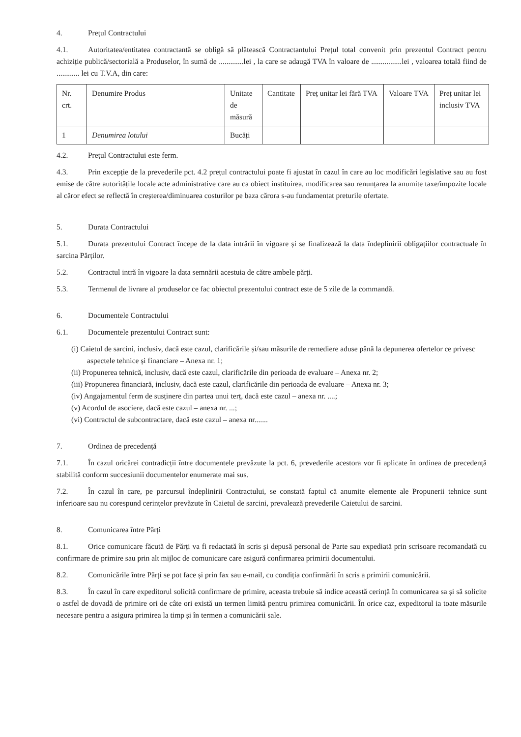4. Prețul Contractului
4.1. Autoritatea/entitatea contractantă se obligă să plătească Contractantului Prețul total convenit prin prezentul Contract pentru achiziție publică/sectorială a Produselor, în sumă de .............lei , la care se adaugă TVA în valoare de ................lei , valoarea totală fiind de ............ lei cu T.V.A, din care:
| Nr. crt. | Denumire Produs | Unitate de măsură | Cantitate | Preț unitar lei fără TVA | Valoare TVA | Preț unitar lei inclusiv TVA |
| 1 | Denumirea lotului | Bucăți | | | | |
4.2. Prețul Contractului este ferm.
4.3. Prin excepție de la prevederile pct. 4.2 prețul contractului poate fi ajustat în cazul în care au loc modificări legislative sau au fost emise de către autoritățile locale acte administrative care au ca obiect instituirea, modificarea sau renunțarea la anumite taxe/impozite locale al căror efect se reflectă în creșterea/diminuarea costurilor pe baza cărora s-au fundamentat preturile ofertate.
5. Durata Contractului
5.1. Durata prezentului Contract începe de la data intrării în vigoare și se finalizează la data îndeplinirii obligațiilor contractuale în sarcina Părților.
5.2. Contractul intră în vigoare la data semnării acestuia de către ambele părți.
5.3. Termenul de livrare al produselor ce fac obiectul prezentului contract este de 5 zile de la commandă.
6. Documentele Contractului
6.1. Documentele prezentului Contract sunt:
(i) Caietul de sarcini, inclusiv, dacă este cazul, clarificările și/sau măsurile de remediere aduse până la depunerea ofertelor ce privesc aspectele tehnice și financiare – Anexa nr. 1;
(ii) Propunerea tehnică, inclusiv, dacă este cazul, clarificările din perioada de evaluare – Anexa nr. 2;
(iii) Propunerea financiară, inclusiv, dacă este cazul, clarificările din perioada de evaluare – Anexa nr. 3;
(iv) Angajamentul ferm de susținere din partea unui terț, dacă este cazul – anexa nr. ....;
(v) Acordul de asociere, dacă este cazul – anexa nr. ...;
(vi) Contractul de subcontractare, dacă este cazul – anexa nr.......
7. Ordinea de precedență
7.1. În cazul oricărei contradicții între documentele prevăzute la pct. 6, prevederile acestora vor fi aplicate în ordinea de precedență stabilită conform succesiunii documentelor enumerate mai sus.
7.2. În cazul în care, pe parcursul îndeplinirii Contractului, se constată faptul că anumite elemente ale Propunerii tehnice sunt inferioare sau nu corespund cerințelor prevăzute în Caietul de sarcini, prevalează prevederile Caietului de sarcini.
8. Comunicarea între Părți
8.1. Orice comunicare făcută de Părți va fi redactată în scris și depusă personal de Parte sau expediată prin scrisoare recomandată cu confirmare de primire sau prin alt mijloc de comunicare care asigură confirmarea primirii documentului.
8.2. Comunicările între Părți se pot face și prin fax sau e-mail, cu condiția confirmării în scris a primirii comunicării.
8.3. În cazul în care expeditorul solicită confirmare de primire, aceasta trebuie să indice această cerință în comunicarea sa și să solicite o astfel de dovadă de primire ori de câte ori există un termen limită pentru primirea comunicării. În orice caz, expeditorul ia toate măsurile necesare pentru a asigura primirea la timp și în termen a comunicării sale.